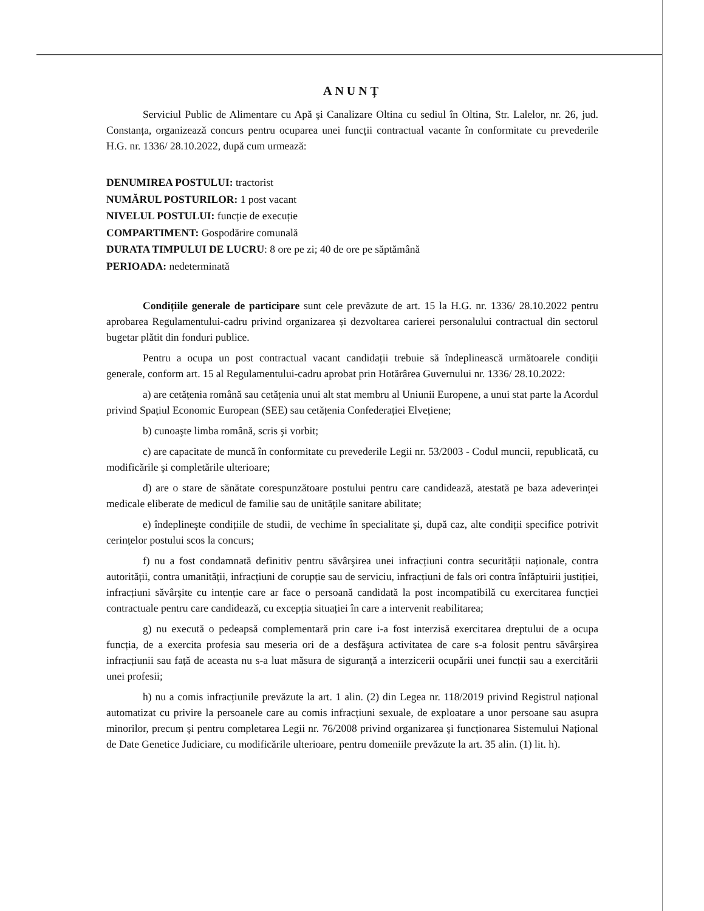ANUNȚ
Serviciul Public de Alimentare cu Apă şi Canalizare Oltina cu sediul în Oltina, Str. Lalelor, nr. 26, jud. Constanța, organizează concurs pentru ocuparea unei funcții contractual vacante în conformitate cu prevederile H.G. nr. 1336/ 28.10.2022, după cum urmează:
DENUMIREA POSTULUI: tractorist
NUMĂRUL POSTURILOR: 1 post vacant
NIVELUL POSTULUI: funcție de execuție
COMPARTIMENT: Gospodărire comunală
DURATA TIMPULUI DE LUCRU: 8 ore pe zi; 40 de ore pe săptămână
PERIOADA: nedeterminată
Condițiile generale de participare sunt cele prevăzute de art. 15 la H.G. nr. 1336/ 28.10.2022 pentru aprobarea Regulamentului-cadru privind organizarea și dezvoltarea carierei personalului contractual din sectorul bugetar plătit din fonduri publice.
Pentru a ocupa un post contractual vacant candidații trebuie să îndeplinească următoarele condiții generale, conform art. 15 al Regulamentului-cadru aprobat prin Hotărârea Guvernului nr. 1336/ 28.10.2022:
a) are cetățenia română sau cetățenia unui alt stat membru al Uniunii Europene, a unui stat parte la Acordul privind Spațiul Economic European (SEE) sau cetățenia Confederației Elvețiene;
b) cunoaşte limba română, scris şi vorbit;
c) are capacitate de muncă în conformitate cu prevederile Legii nr. 53/2003 - Codul muncii, republicată, cu modificările şi completările ulterioare;
d) are o stare de sănătate corespunzătoare postului pentru care candidează, atestată pe baza adeverinței medicale eliberate de medicul de familie sau de unitățile sanitare abilitate;
e) îndeplineşte condițiile de studii, de vechime în specialitate şi, după caz, alte condiții specifice potrivit cerințelor postului scos la concurs;
f) nu a fost condamnată definitiv pentru săvârşirea unei infracțiuni contra securității naționale, contra autorității, contra umanității, infracțiuni de corupție sau de serviciu, infracțiuni de fals ori contra înfăptuirii justiției, infracțiuni săvârşite cu intenție care ar face o persoană candidată la post incompatibilă cu exercitarea funcției contractuale pentru care candidează, cu excepția situației în care a intervenit reabilitarea;
g) nu execută o pedeapsă complementară prin care i-a fost interzisă exercitarea dreptului de a ocupa funcția, de a exercita profesia sau meseria ori de a desfăşura activitatea de care s-a folosit pentru săvârşirea infracțiunii sau față de aceasta nu s-a luat măsura de siguranță a interzicerii ocupării unei funcții sau a exercitării unei profesii;
h) nu a comis infracțiunile prevăzute la art. 1 alin. (2) din Legea nr. 118/2019 privind Registrul național automatizat cu privire la persoanele care au comis infracțiuni sexuale, de exploatare a unor persoane sau asupra minorilor, precum şi pentru completarea Legii nr. 76/2008 privind organizarea şi funcționarea Sistemului Național de Date Genetice Judiciare, cu modificările ulterioare, pentru domeniile prevăzute la art. 35 alin. (1) lit. h).